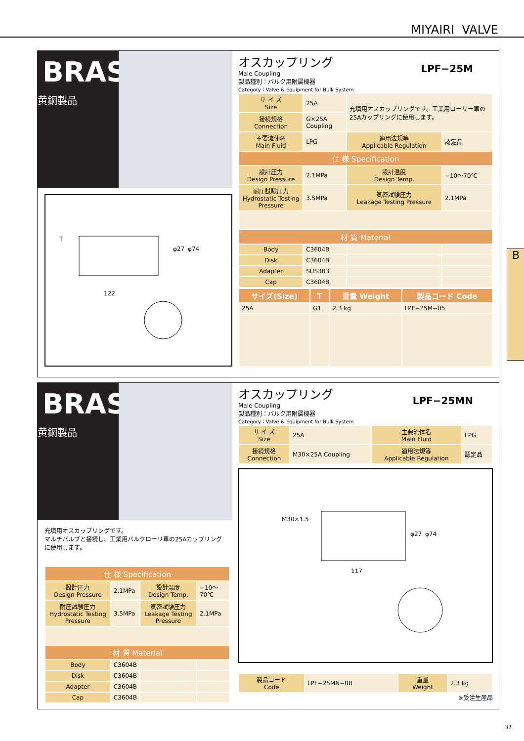MIYAIRI VALVE
BRASS
黄銅製品
T
φ27
φ74
122
LPF−25M
オスカップリング
Male Coupling
製品種別：バルク用附属機器
Category：Valve & Equipment for Bulk System
| サ イ ズ Size | 25A | 充填用オスカップリングです。工業用ローリー車の25Aカップリングに使用します。 | |
| 接続規格 Connection | G×25A Coupling | | |
| 主要流体名 Main Fluid | LPG | 適用法規等 Applicable Regulation | 認定品 |
| 仕 様 Specification | | | |
| 設計圧力 Design Pressure | 2.1MPa | 設計温度 Design Temp. | −10〜70℃ |
| 耐圧試験圧力 Hydrostatic Testing Pressure | 3.5MPa | 気密試験圧力 Leakage Testing Pressure | 2.1MPa |
| 材 質 Material | | | |
| Body | C3604B | | |
| Disk | C3604B | | |
| Adapter | SUS303 | | |
| Cap | C3604B | | |
| サイズ(Size) | T | 重量 Weight | 製品コード Code |
| --- | --- | --- | --- |
| 25A | G1 | 2.3 kg | LPF−25M−05 |
B
BRASS
黄銅製品
充填用オスカップリングです。
マルチバルブと接続し、工業用バルクローリ車の25Aカップリングに使用します。
| 仕 様 Specification | | | |
| 設計圧力 Design Pressure | 2.1MPa | 設計温度 Design Temp. | −10〜70℃ |
| 耐圧試験圧力 Hydrostatic Testing Pressure | 3.5MPa | 気密試験圧力 Leakage Testing Pressure | 2.1MPa |
| 材 質 Material | | | |
| Body | C3604B | | |
| Disk | C3604B | | |
| Adapter | C3604B | | |
| Cap | C3604B | | |
LPF−25MN
オスカップリング
Male Coupling
製品種別：バルク用附属機器
Category：Valve & Equipment for Bulk System
| サ イ ズ Size | 25A | 主要流体名 Main Fluid | LPG |
| 接続規格 Connection | M30×25A Coupling | 適用法規等 Applicable Regulation | 認定品 |
M30×1.5
φ27
φ74
117
| 製品コード Code | LPF−25MN−08 | 重量 Weight | 2.3 kg |
※受注生産品
31